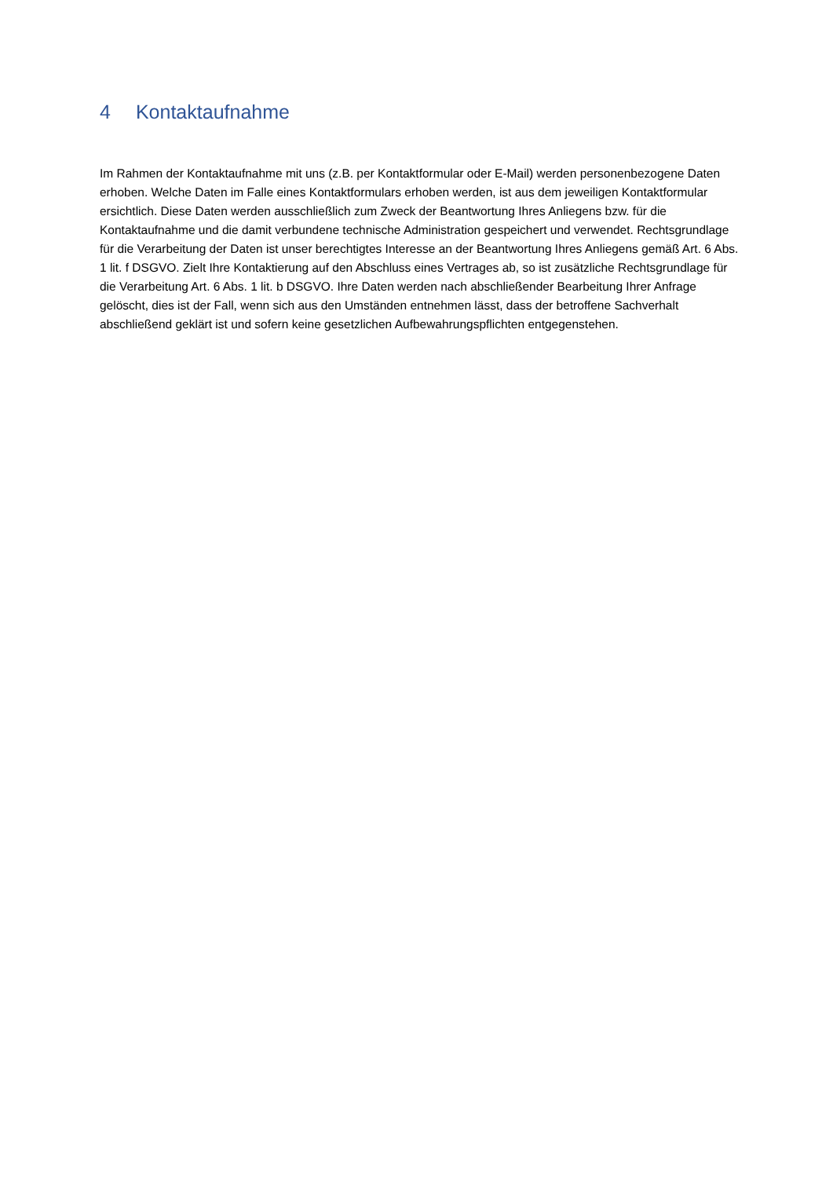4 Kontaktaufnahme
Im Rahmen der Kontaktaufnahme mit uns (z.B. per Kontaktformular oder E-Mail) werden personenbezogene Daten erhoben. Welche Daten im Falle eines Kontaktformulars erhoben werden, ist aus dem jeweiligen Kontaktformular ersichtlich. Diese Daten werden ausschließlich zum Zweck der Beantwortung Ihres Anliegens bzw. für die Kontaktaufnahme und die damit verbundene technische Administration gespeichert und verwendet. Rechtsgrundlage für die Verarbeitung der Daten ist unser berechtigtes Interesse an der Beantwortung Ihres Anliegens gemäß Art. 6 Abs. 1 lit. f DSGVO. Zielt Ihre Kontaktierung auf den Abschluss eines Vertrages ab, so ist zusätzliche Rechtsgrundlage für die Verarbeitung Art. 6 Abs. 1 lit. b DSGVO. Ihre Daten werden nach abschließender Bearbeitung Ihrer Anfrage gelöscht, dies ist der Fall, wenn sich aus den Umständen entnehmen lässt, dass der betroffene Sachverhalt abschließend geklärt ist und sofern keine gesetzlichen Aufbewahrungspflichten entgegenstehen.